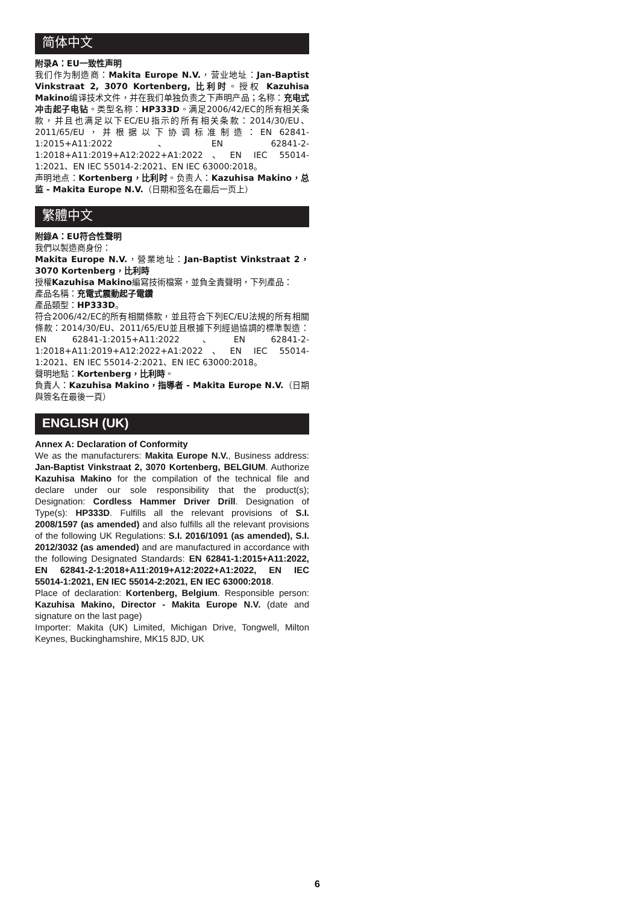简体中文
附录A：EU一致性声明
我们作为制造商：Makita Europe N.V.，营业地址：Jan-Baptist Vinkstraat 2, 3070 Kortenberg, 比利时。授权 Kazuhisa Makino编译技术文件，并在我们单独负责之下声明产品；名称：充电式冲击起子电钻。类型名称：HP333D。满足2006/42/EC的所有相关条款，并且也满足以下EC/EU指示的所有相关条款：2014/30/EU、2011/65/EU，并根据以下协调标准制造：EN 62841-1:2015+A11:2022、EN 62841-2-1:2018+A11:2019+A12:2022+A1:2022、EN IEC 55014-1:2021、EN IEC 55014-2:2021、EN IEC 63000:2018。
声明地点：Kortenberg，比利时。负责人：Kazuhisa Makino，总监 - Makita Europe N.V.（日期和签名在最后一页上）
繁體中文
附錄A：EU符合性聲明
我們以製造商身份：
Makita Europe N.V.，營業地址：Jan-Baptist Vinkstraat 2，3070 Kortenberg，比利時
授權Kazuhisa Makino編寫技術檔案，並負全責聲明，下列產品：
產品名稱：充電式震動起子電鑽
產品類型：HP333D。
符合2006/42/EC的所有相關條款，並且符合下列EC/EU法規的所有相關條款：2014/30/EU、2011/65/EU並且根據下列經過協調的標準製造：EN 62841-1:2015+A11:2022、EN 62841-2-1:2018+A11:2019+A12:2022+A1:2022、EN IEC 55014-1:2021、EN IEC 55014-2:2021、EN IEC 63000:2018。
聲明地點：Kortenberg，比利時。
負責人：Kazuhisa Makino，指導者 - Makita Europe N.V.（日期與簽名在最後一頁）
ENGLISH (UK)
Annex A: Declaration of Conformity
We as the manufacturers: Makita Europe N.V., Business address: Jan-Baptist Vinkstraat 2, 3070 Kortenberg, BELGIUM. Authorize Kazuhisa Makino for the compilation of the technical file and declare under our sole responsibility that the product(s); Designation: Cordless Hammer Driver Drill. Designation of Type(s): HP333D. Fulfills all the relevant provisions of S.I. 2008/1597 (as amended) and also fulfills all the relevant provisions of the following UK Regulations: S.I. 2016/1091 (as amended), S.I. 2012/3032 (as amended) and are manufactured in accordance with the following Designated Standards: EN 62841-1:2015+A11:2022, EN 62841-2-1:2018+A11:2019+A12:2022+A1:2022, EN IEC 55014-1:2021, EN IEC 55014-2:2021, EN IEC 63000:2018.
Place of declaration: Kortenberg, Belgium. Responsible person: Kazuhisa Makino, Director - Makita Europe N.V. (date and signature on the last page)
Importer: Makita (UK) Limited, Michigan Drive, Tongwell, Milton Keynes, Buckinghamshire, MK15 8JD, UK
6